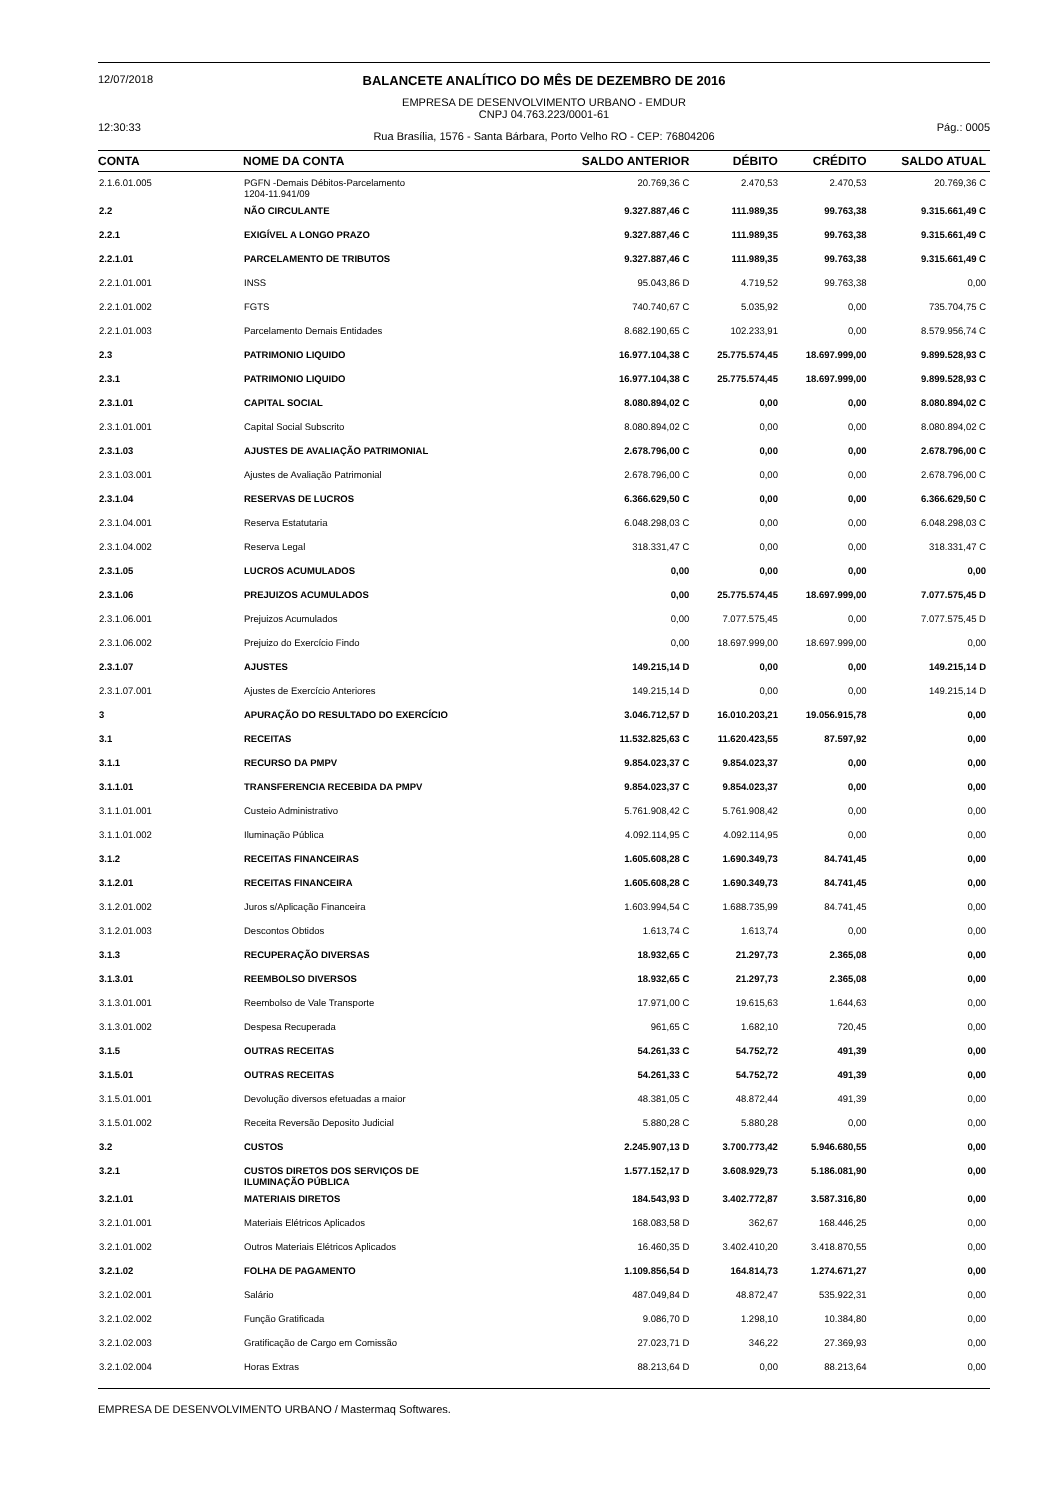12/07/2018
12:30:33
BALANCETE ANALÍTICO DO MÊS DE DEZEMBRO DE 2016
EMPRESA DE DESENVOLVIMENTO URBANO - EMDUR
CNPJ 04.763.223/0001-61
Rua Brasília, 1576 - Santa Bárbara, Porto Velho RO - CEP: 76804206
Pág.: 0005
| CONTA | NOME DA CONTA | SALDO ANTERIOR | DÉBITO | CRÉDITO | SALDO ATUAL |
| --- | --- | --- | --- | --- | --- |
| 2.1.6.01.005 | PGFN -Demais Débitos-Parcelamento 1204-11.941/09 | 20.769,36 C | 2.470,53 | 2.470,53 | 20.769,36 C |
| 2.2 | NÃO CIRCULANTE | 9.327.887,46 C | 111.989,35 | 99.763,38 | 9.315.661,49 C |
| 2.2.1 | EXIGÍVEL A LONGO PRAZO | 9.327.887,46 C | 111.989,35 | 99.763,38 | 9.315.661,49 C |
| 2.2.1.01 | PARCELAMENTO DE TRIBUTOS | 9.327.887,46 C | 111.989,35 | 99.763,38 | 9.315.661,49 C |
| 2.2.1.01.001 | INSS | 95.043,86 D | 4.719,52 | 99.763,38 | 0,00 |
| 2.2.1.01.002 | FGTS | 740.740,67 C | 5.035,92 | 0,00 | 735.704,75 C |
| 2.2.1.01.003 | Parcelamento Demais Entidades | 8.682.190,65 C | 102.233,91 | 0,00 | 8.579.956,74 C |
| 2.3 | PATRIMONIO LIQUIDO | 16.977.104,38 C | 25.775.574,45 | 18.697.999,00 | 9.899.528,93 C |
| 2.3.1 | PATRIMONIO LIQUIDO | 16.977.104,38 C | 25.775.574,45 | 18.697.999,00 | 9.899.528,93 C |
| 2.3.1.01 | CAPITAL SOCIAL | 8.080.894,02 C | 0,00 | 0,00 | 8.080.894,02 C |
| 2.3.1.01.001 | Capital Social Subscrito | 8.080.894,02 C | 0,00 | 0,00 | 8.080.894,02 C |
| 2.3.1.03 | AJUSTES DE AVALIAÇÃO PATRIMONIAL | 2.678.796,00 C | 0,00 | 0,00 | 2.678.796,00 C |
| 2.3.1.03.001 | Ajustes de Avaliação Patrimonial | 2.678.796,00 C | 0,00 | 0,00 | 2.678.796,00 C |
| 2.3.1.04 | RESERVAS DE LUCROS | 6.366.629,50 C | 0,00 | 0,00 | 6.366.629,50 C |
| 2.3.1.04.001 | Reserva Estatutaria | 6.048.298,03 C | 0,00 | 0,00 | 6.048.298,03 C |
| 2.3.1.04.002 | Reserva Legal | 318.331,47 C | 0,00 | 0,00 | 318.331,47 C |
| 2.3.1.05 | LUCROS ACUMULADOS | 0,00 | 0,00 | 0,00 | 0,00 |
| 2.3.1.06 | PREJUIZOS ACUMULADOS | 0,00 | 25.775.574,45 | 18.697.999,00 | 7.077.575,45 D |
| 2.3.1.06.001 | Prejuizos Acumulados | 0,00 | 7.077.575,45 | 0,00 | 7.077.575,45 D |
| 2.3.1.06.002 | Prejuizo do Exercício Findo | 0,00 | 18.697.999,00 | 18.697.999,00 | 0,00 |
| 2.3.1.07 | AJUSTES | 149.215,14 D | 0,00 | 0,00 | 149.215,14 D |
| 2.3.1.07.001 | Ajustes de Exercício Anteriores | 149.215,14 D | 0,00 | 0,00 | 149.215,14 D |
| 3 | APURAÇÃO DO RESULTADO DO EXERCÍCIO | 3.046.712,57 D | 16.010.203,21 | 19.056.915,78 | 0,00 |
| 3.1 | RECEITAS | 11.532.825,63 C | 11.620.423,55 | 87.597,92 | 0,00 |
| 3.1.1 | RECURSO DA PMPV | 9.854.023,37 C | 9.854.023,37 | 0,00 | 0,00 |
| 3.1.1.01 | TRANSFERENCIA RECEBIDA DA PMPV | 9.854.023,37 C | 9.854.023,37 | 0,00 | 0,00 |
| 3.1.1.01.001 | Custeio Administrativo | 5.761.908,42 C | 5.761.908,42 | 0,00 | 0,00 |
| 3.1.1.01.002 | Iluminação Pública | 4.092.114,95 C | 4.092.114,95 | 0,00 | 0,00 |
| 3.1.2 | RECEITAS FINANCEIRAS | 1.605.608,28 C | 1.690.349,73 | 84.741,45 | 0,00 |
| 3.1.2.01 | RECEITAS FINANCEIRA | 1.605.608,28 C | 1.690.349,73 | 84.741,45 | 0,00 |
| 3.1.2.01.002 | Juros s/Aplicação Financeira | 1.603.994,54 C | 1.688.735,99 | 84.741,45 | 0,00 |
| 3.1.2.01.003 | Descontos Obtidos | 1.613,74 C | 1.613,74 | 0,00 | 0,00 |
| 3.1.3 | RECUPERAÇÃO DIVERSAS | 18.932,65 C | 21.297,73 | 2.365,08 | 0,00 |
| 3.1.3.01 | REEMBOLSO DIVERSOS | 18.932,65 C | 21.297,73 | 2.365,08 | 0,00 |
| 3.1.3.01.001 | Reembolso de Vale Transporte | 17.971,00 C | 19.615,63 | 1.644,63 | 0,00 |
| 3.1.3.01.002 | Despesa Recuperada | 961,65 C | 1.682,10 | 720,45 | 0,00 |
| 3.1.5 | OUTRAS RECEITAS | 54.261,33 C | 54.752,72 | 491,39 | 0,00 |
| 3.1.5.01 | OUTRAS RECEITAS | 54.261,33 C | 54.752,72 | 491,39 | 0,00 |
| 3.1.5.01.001 | Devolução diversos efetuadas a maior | 48.381,05 C | 48.872,44 | 491,39 | 0,00 |
| 3.1.5.01.002 | Receita Reversão Deposito Judicial | 5.880,28 C | 5.880,28 | 0,00 | 0,00 |
| 3.2 | CUSTOS | 2.245.907,13 D | 3.700.773,42 | 5.946.680,55 | 0,00 |
| 3.2.1 | CUSTOS DIRETOS DOS SERVIÇOS DE ILUMINAÇÃO PÚBLICA | 1.577.152,17 D | 3.608.929,73 | 5.186.081,90 | 0,00 |
| 3.2.1.01 | MATERIAIS DIRETOS | 184.543,93 D | 3.402.772,87 | 3.587.316,80 | 0,00 |
| 3.2.1.01.001 | Materiais Elétricos Aplicados | 168.083,58 D | 362,67 | 168.446,25 | 0,00 |
| 3.2.1.01.002 | Outros Materiais Elétricos Aplicados | 16.460,35 D | 3.402.410,20 | 3.418.870,55 | 0,00 |
| 3.2.1.02 | FOLHA DE PAGAMENTO | 1.109.856,54 D | 164.814,73 | 1.274.671,27 | 0,00 |
| 3.2.1.02.001 | Salário | 487.049,84 D | 48.872,47 | 535.922,31 | 0,00 |
| 3.2.1.02.002 | Função Gratificada | 9.086,70 D | 1.298,10 | 10.384,80 | 0,00 |
| 3.2.1.02.003 | Gratificação de Cargo em Comissão | 27.023,71 D | 346,22 | 27.369,93 | 0,00 |
| 3.2.1.02.004 | Horas Extras | 88.213,64 D | 0,00 | 88.213,64 | 0,00 |
EMPRESA DE DESENVOLVIMENTO URBANO / Mastermaq Softwares.